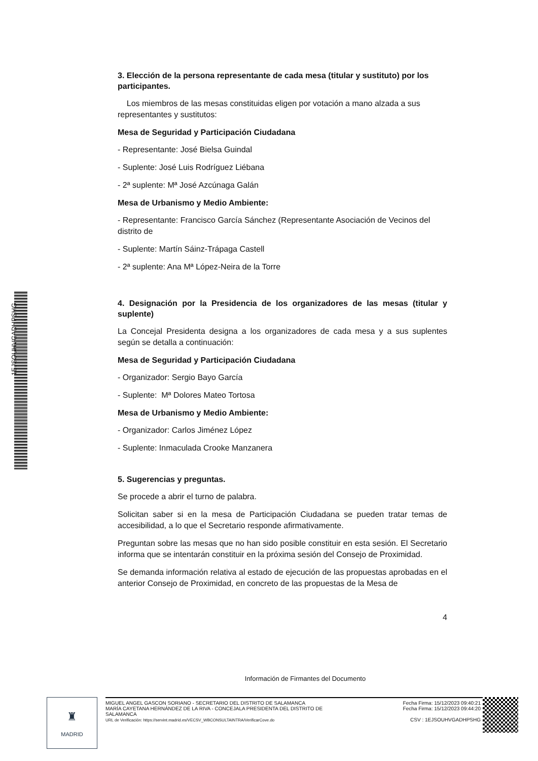1EJSOUHVGADHPSHG
3. Elección de la persona representante de cada mesa (titular y sustituto) por los participantes.
Los miembros de las mesas constituidas eligen por votación a mano alzada a sus representantes y sustitutos:
Mesa de Seguridad y Participación Ciudadana
- Representante: José Bielsa Guindal
- Suplente: José Luis Rodríguez Liébana
- 2ª suplente: Mª José Azcúnaga Galán
Mesa de Urbanismo y Medio Ambiente:
- Representante: Francisco García Sánchez (Representante Asociación de Vecinos del distrito de
- Suplente: Martín Sáinz-Trápaga Castell
- 2ª suplente: Ana Mª López-Neira de la Torre
4. Designación por la Presidencia de los organizadores de las mesas (titular y suplente)
La Concejal Presidenta designa a los organizadores de cada mesa y a sus suplentes según se detalla a continuación:
Mesa de Seguridad y Participación Ciudadana
- Organizador: Sergio Bayo García
- Suplente: Mª Dolores Mateo Tortosa
Mesa de Urbanismo y Medio Ambiente:
- Organizador: Carlos Jiménez López
- Suplente: Inmaculada Crooke Manzanera
5. Sugerencias y preguntas.
Se procede a abrir el turno de palabra.
Solicitan saber si en la mesa de Participación Ciudadana se pueden tratar temas de accesibilidad, a lo que el Secretario responde afirmativamente.
Preguntan sobre las mesas que no han sido posible constituir en esta sesión. El Secretario informa que se intentarán constituir en la próxima sesión del Consejo de Proximidad.
Se demanda información relativa al estado de ejecución de las propuestas aprobadas en el anterior Consejo de Proximidad, en concreto de las propuestas de la Mesa de
4
Información de Firmantes del Documento
♜
MADRID
MIGUEL ANGEL GASCON SORIANO - SECRETARIO DEL DISTRITO DE SALAMANCA
MARÍA CAYETANA HERNÁNDEZ DE LA RIVA - CONCEJALA PRESIDENTA DEL DISTRITO DE SALAMANCA
URL de Verificación: https://servint.madrid.es/VECSV_WBCONSULTAINTRA/VerificarCove.do
Fecha Firma: 15/12/2023 09:40:21
Fecha Firma: 15/12/2023 09:44:20
CSV : 1EJSOUHVGADHPSHG